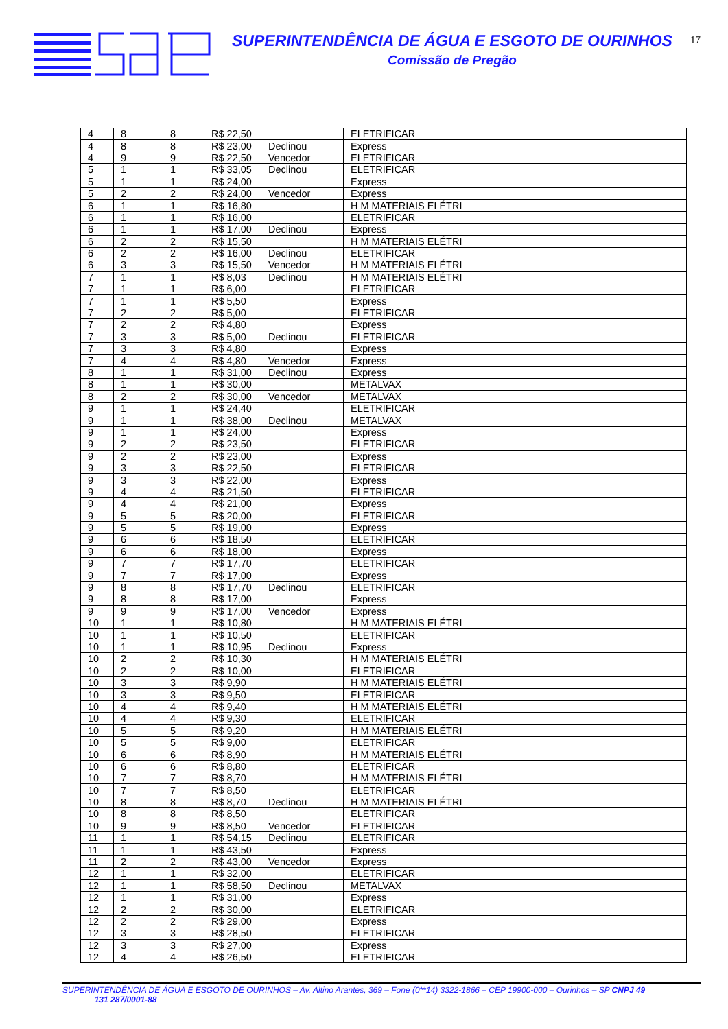SUPERINTENDÊNCIA DE ÁGUA E ESGOTO DE OURINHOS
Comissão de Pregão
17
| 4 | 8 | 8 | R$ 22,50 | | ELETRIFICAR |
| 4 | 8 | 8 | R$ 23,00 | Declinou | Express |
| 4 | 9 | 9 | R$ 22,50 | Vencedor | ELETRIFICAR |
| 5 | 1 | 1 | R$ 33,05 | Declinou | ELETRIFICAR |
| 5 | 1 | 1 | R$ 24,00 | | Express |
| 5 | 2 | 2 | R$ 24,00 | Vencedor | Express |
| 6 | 1 | 1 | R$ 16,80 | | H M MATERIAIS ELÉTRI |
| 6 | 1 | 1 | R$ 16,00 | | ELETRIFICAR |
| 6 | 1 | 1 | R$ 17,00 | Declinou | Express |
| 6 | 2 | 2 | R$ 15,50 | | H M MATERIAIS ELÉTRI |
| 6 | 2 | 2 | R$ 16,00 | Declinou | ELETRIFICAR |
| 6 | 3 | 3 | R$ 15,50 | Vencedor | H M MATERIAIS ELÉTRI |
| 7 | 1 | 1 | R$ 8,03 | Declinou | H M MATERIAIS ELÉTRI |
| 7 | 1 | 1 | R$ 6,00 | | ELETRIFICAR |
| 7 | 1 | 1 | R$ 5,50 | | Express |
| 7 | 2 | 2 | R$ 5,00 | | ELETRIFICAR |
| 7 | 2 | 2 | R$ 4,80 | | Express |
| 7 | 3 | 3 | R$ 5,00 | Declinou | ELETRIFICAR |
| 7 | 3 | 3 | R$ 4,80 | | Express |
| 7 | 4 | 4 | R$ 4,80 | Vencedor | Express |
| 8 | 1 | 1 | R$ 31,00 | Declinou | Express |
| 8 | 1 | 1 | R$ 30,00 | | METALVAX |
| 8 | 2 | 2 | R$ 30,00 | Vencedor | METALVAX |
| 9 | 1 | 1 | R$ 24,40 | | ELETRIFICAR |
| 9 | 1 | 1 | R$ 38,00 | Declinou | METALVAX |
| 9 | 1 | 1 | R$ 24,00 | | Express |
| 9 | 2 | 2 | R$ 23,50 | | ELETRIFICAR |
| 9 | 2 | 2 | R$ 23,00 | | Express |
| 9 | 3 | 3 | R$ 22,50 | | ELETRIFICAR |
| 9 | 3 | 3 | R$ 22,00 | | Express |
| 9 | 4 | 4 | R$ 21,50 | | ELETRIFICAR |
| 9 | 4 | 4 | R$ 21,00 | | Express |
| 9 | 5 | 5 | R$ 20,00 | | ELETRIFICAR |
| 9 | 5 | 5 | R$ 19,00 | | Express |
| 9 | 6 | 6 | R$ 18,50 | | ELETRIFICAR |
| 9 | 6 | 6 | R$ 18,00 | | Express |
| 9 | 7 | 7 | R$ 17,70 | | ELETRIFICAR |
| 9 | 7 | 7 | R$ 17,00 | | Express |
| 9 | 8 | 8 | R$ 17,70 | Declinou | ELETRIFICAR |
| 9 | 8 | 8 | R$ 17,00 | | Express |
| 9 | 9 | 9 | R$ 17,00 | Vencedor | Express |
| 10 | 1 | 1 | R$ 10,80 | | H M MATERIAIS ELÉTRI |
| 10 | 1 | 1 | R$ 10,50 | | ELETRIFICAR |
| 10 | 1 | 1 | R$ 10,95 | Declinou | Express |
| 10 | 2 | 2 | R$ 10,30 | | H M MATERIAIS ELÉTRI |
| 10 | 2 | 2 | R$ 10,00 | | ELETRIFICAR |
| 10 | 3 | 3 | R$ 9,90 | | H M MATERIAIS ELÉTRI |
| 10 | 3 | 3 | R$ 9,50 | | ELETRIFICAR |
| 10 | 4 | 4 | R$ 9,40 | | H M MATERIAIS ELÉTRI |
| 10 | 4 | 4 | R$ 9,30 | | ELETRIFICAR |
| 10 | 5 | 5 | R$ 9,20 | | H M MATERIAIS ELÉTRI |
| 10 | 5 | 5 | R$ 9,00 | | ELETRIFICAR |
| 10 | 6 | 6 | R$ 8,90 | | H M MATERIAIS ELÉTRI |
| 10 | 6 | 6 | R$ 8,80 | | ELETRIFICAR |
| 10 | 7 | 7 | R$ 8,70 | | H M MATERIAIS ELÉTRI |
| 10 | 7 | 7 | R$ 8,50 | | ELETRIFICAR |
| 10 | 8 | 8 | R$ 8,70 | Declinou | H M MATERIAIS ELÉTRI |
| 10 | 8 | 8 | R$ 8,50 | | ELETRIFICAR |
| 10 | 9 | 9 | R$ 8,50 | Vencedor | ELETRIFICAR |
| 11 | 1 | 1 | R$ 54,15 | Declinou | ELETRIFICAR |
| 11 | 1 | 1 | R$ 43,50 | | Express |
| 11 | 2 | 2 | R$ 43,00 | Vencedor | Express |
| 12 | 1 | 1 | R$ 32,00 | | ELETRIFICAR |
| 12 | 1 | 1 | R$ 58,50 | Declinou | METALVAX |
| 12 | 1 | 1 | R$ 31,00 | | Express |
| 12 | 2 | 2 | R$ 30,00 | | ELETRIFICAR |
| 12 | 2 | 2 | R$ 29,00 | | Express |
| 12 | 3 | 3 | R$ 28,50 | | ELETRIFICAR |
| 12 | 3 | 3 | R$ 27,00 | | Express |
| 12 | 4 | 4 | R$ 26,50 | | ELETRIFICAR |
SUPERINTENDÊNCIA DE ÁGUA E ESGOTO DE OURINHOS – Av. Altino Arantes, 369 – Fone (0**14) 3322-1866 – CEP 19900-000 – Ourinhos – SP CNPJ 49
131 287/0001-88